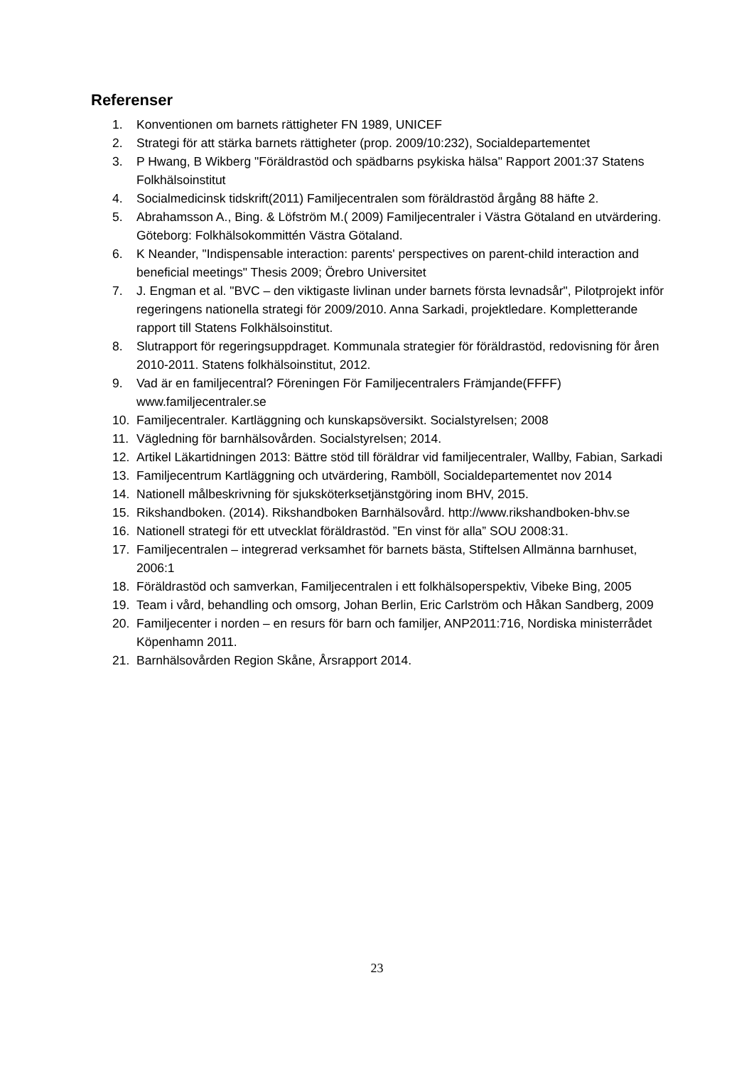Referenser
1. Konventionen om barnets rättigheter FN 1989, UNICEF
2. Strategi för att stärka barnets rättigheter (prop. 2009/10:232), Socialdepartementet
3. P Hwang, B Wikberg "Föräldrastöd och spädbarns psykiska hälsa" Rapport 2001:37 Statens Folkhälsoinstitut
4. Socialmedicinsk tidskrift(2011) Familjecentralen som föräldrastöd årgång 88 häfte 2.
5. Abrahamsson A., Bing. & Löfström M.( 2009) Familjecentraler i Västra Götaland en utvärdering. Göteborg: Folkhälsokommittén Västra Götaland.
6. K Neander, "Indispensable interaction: parents' perspectives on parent-child interaction and beneficial meetings" Thesis 2009; Örebro Universitet
7. J. Engman et al. "BVC – den viktigaste livlinan under barnets första levnadsår", Pilotprojekt inför regeringens nationella strategi för 2009/2010. Anna Sarkadi, projektledare. Kompletterande rapport till Statens Folkhälsoinstitut.
8. Slutrapport för regeringsuppdraget. Kommunala strategier för föräldrastöd, redovisning för åren 2010-2011. Statens folkhälsoinstitut, 2012.
9. Vad är en familjecentral? Föreningen För Familjecentralers Främjande(FFFF) www.familjecentraler.se
10. Familjecentraler. Kartläggning och kunskapsöversikt. Socialstyrelsen; 2008
11. Vägledning för barnhälsovården. Socialstyrelsen; 2014.
12. Artikel Läkartidningen 2013: Bättre stöd till föräldrar vid familjecentraler, Wallby, Fabian, Sarkadi
13. Familjecentrum Kartläggning och utvärdering, Ramböll, Socialdepartementet nov 2014
14. Nationell målbeskrivning för sjuksköterksetjänstgöring inom BHV, 2015.
15. Rikshandboken. (2014). Rikshandboken Barnhälsovård. http://www.rikshandboken-bhv.se
16. Nationell strategi för ett utvecklat föräldrastöd. ”En vinst för alla” SOU 2008:31.
17. Familjecentralen – integrerad verksamhet för barnets bästa, Stiftelsen Allmänna barnhuset, 2006:1
18. Föräldrastöd och samverkan, Familjecentralen i ett folkhälsoperspektiv, Vibeke Bing, 2005
19. Team i vård, behandling och omsorg, Johan Berlin, Eric Carlström och Håkan Sandberg, 2009
20. Familjecenter i norden – en resurs för barn och familjer, ANP2011:716, Nordiska ministerrådet Köpenhamn 2011.
21. Barnhälsovården Region Skåne, Årsrapport 2014.
23